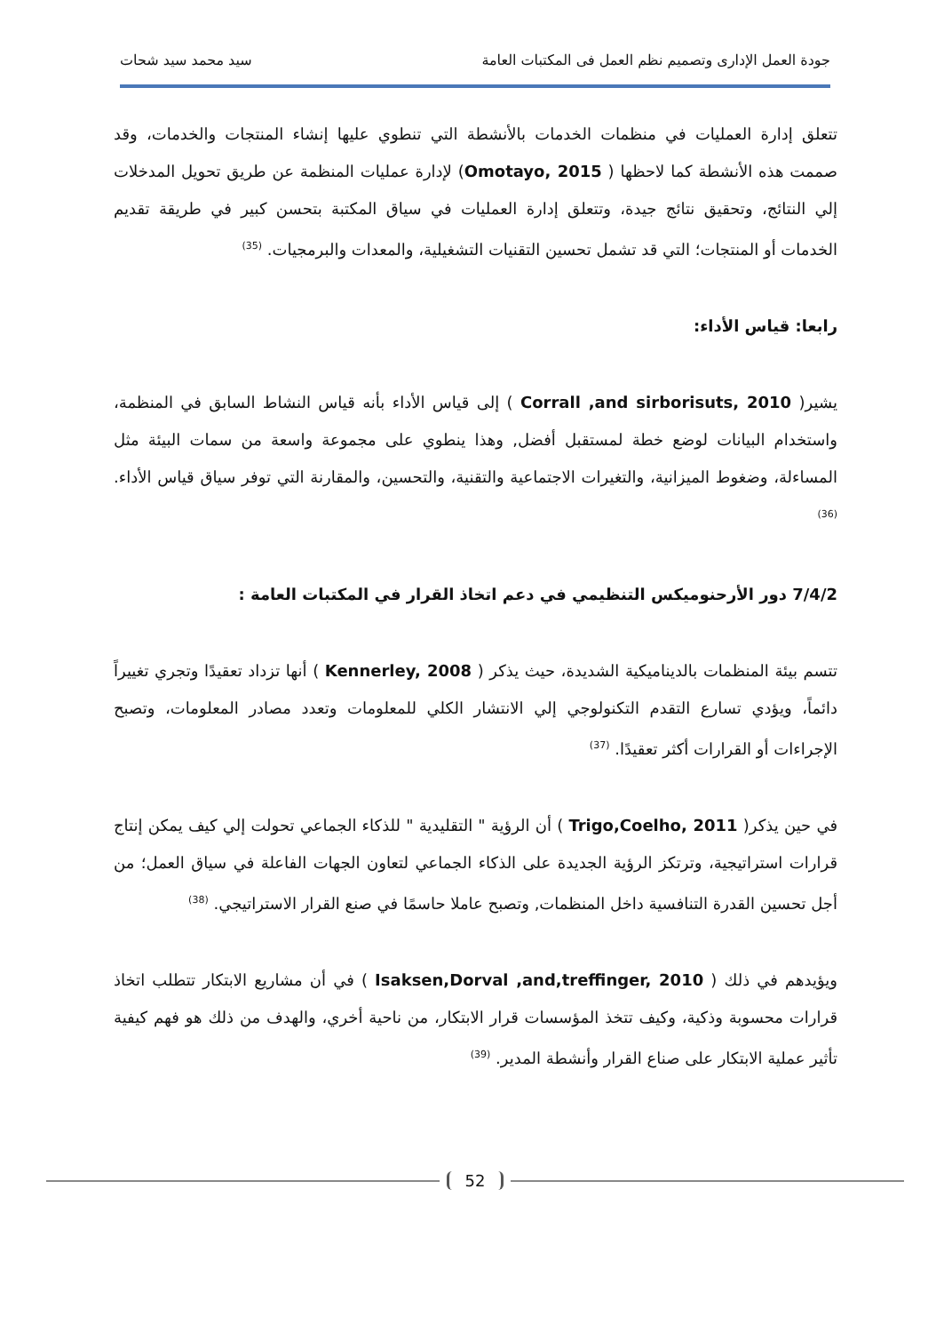جودة العمل الإدارى وتصميم نظم العمل فى المكتبات العامة سيد محمد سيد شحات
تتعلق إدارة العمليات في منظمات الخدمات بالأنشطة التي تنطوي عليها إنشاء المنتجات والخدمات، وقد صممت هذه الأنشطة كما لاحظها ( Omotayo, 2015) لإدارة عمليات المنظمة عن طريق تحويل المدخلات إلي النتائج، وتحقيق نتائج جيدة، وتتعلق إدارة العمليات في سياق المكتبة بتحسن كبير في طريقة تقديم الخدمات أو المنتجات؛ التي قد تشمل تحسين التقنيات التشغيلية، والمعدات والبرمجيات. <sup>(35)</sup>
رابعا: قياس الأداء:
يشير( Corrall ,and sirborisuts, 2010 ) إلى قياس الأداء بأنه قياس النشاط السابق في المنظمة، واستخدام البيانات لوضع خطة لمستقبل أفضل, وهذا ينطوي على مجموعة واسعة من سمات البيئة مثل المساءلة، وضغوط الميزانية، والتغيرات الاجتماعية والتقنية، والتحسين، والمقارنة التي توفر سياق قياس الأداء. <sup>(36)</sup>
7/4/2 دور الأرحنوميكس التنظيمي في دعم اتخاذ القرار في المكتبات العامة :
تتسم بيئة المنظمات بالديناميكية الشديدة، حيث يذكر ( Kennerley, 2008 ) أنها تزداد تعقيدًا وتجري تغييراً دائماً، ويؤدي تسارع التقدم التكنولوجي إلي الانتشار الكلي للمعلومات وتعدد مصادر المعلومات، وتصبح الإجراءات أو القرارات أكثر تعقيدًا. <sup>(37)</sup>
في حين يذكر( Trigo,Coelho, 2011 ) أن الرؤية " التقليدية " للذكاء الجماعي تحولت إلي كيف يمكن إنتاج قرارات استراتيجية، وترتكز الرؤية الجديدة على الذكاء الجماعي لتعاون الجهات الفاعلة في سياق العمل؛ من أجل تحسين القدرة التنافسية داخل المنظمات, وتصبح عاملا حاسمًا في صنع القرار الاستراتيجي. <sup>(38)</sup>
ويؤيدهم في ذلك ( Isaksen,Dorval ,and,treffinger, 2010 ) في أن مشاريع الابتكار تتطلب اتخاذ قرارات محسوبة وذكية، وكيف تتخذ المؤسسات قرار الابتكار، من ناحية أخري، والهدف من ذلك هو فهم كيفية تأثير عملية الابتكار على صناع القرار وأنشطة المدير. <sup>(39)</sup>
52